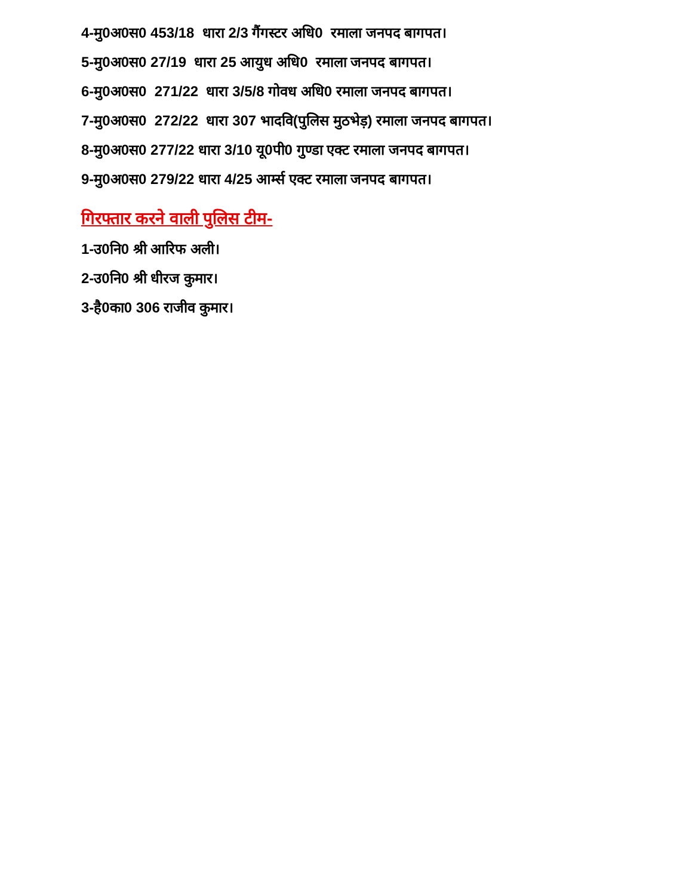4-मु0अ0स0 453/18 धारा 2/3 गैंगस्टर अधि0 रमाला जनपद बागपत।
5-मु0अ0स0 27/19 धारा 25 आयुध अधि0 रमाला जनपद बागपत।
6-मु0अ0स0 271/22 धारा 3/5/8 गोवध अधि0 रमाला जनपद बागपत।
7-मु0अ0स0 272/22 धारा 307 भादवि(पुलिस मुठभेड़) रमाला जनपद बागपत।
8-मु0अ0स0 277/22 धारा 3/10 यू0पी0 गुण्डा एक्ट रमाला जनपद बागपत।
9-मु0अ0स0 279/22 धारा 4/25 आर्म्स एक्ट रमाला जनपद बागपत।
गिरफ्तार करने वाली पुलिस टीम-
1-उ0नि0 श्री आरिफ अली।
2-उ0नि0 श्री धीरज कुमार।
3-है0का0 306 राजीव कुमार।